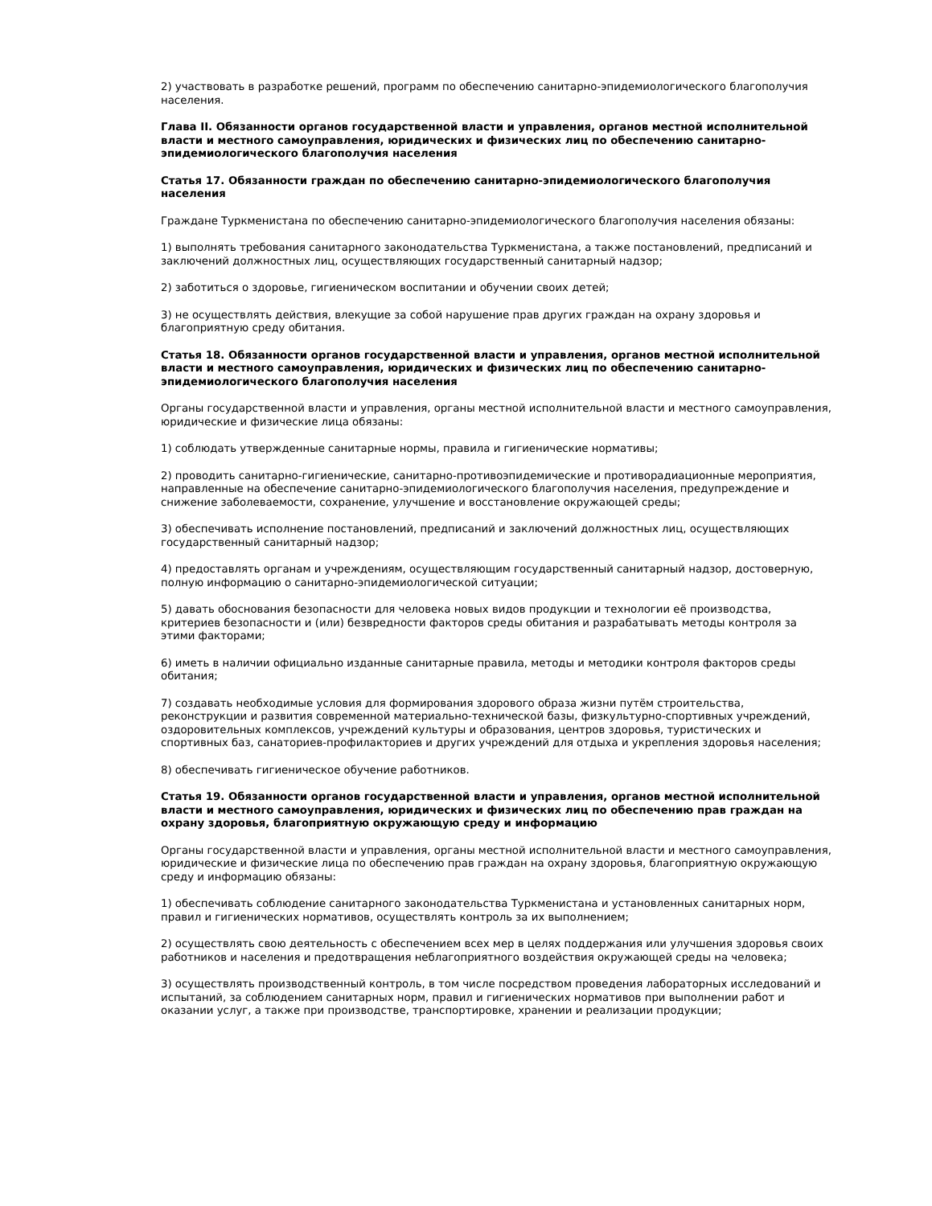2) участвовать в разработке решений, программ по обеспечению санитарно-эпидемиологического благополучия населения.
Глава II. Обязанности органов государственной власти и управления, органов местной исполнительной власти и местного самоуправления, юридических и физических лиц по обеспечению санитарно-эпидемиологического благополучия населения
Статья 17. Обязанности граждан по обеспечению санитарно-эпидемиологического благополучия населения
Граждане Туркменистана по обеспечению санитарно-эпидемиологического благополучия населения обязаны:
1) выполнять требования санитарного законодательства Туркменистана, а также постановлений, предписаний и заключений должностных лиц, осуществляющих государственный санитарный надзор;
2) заботиться о здоровье, гигиеническом воспитании и обучении своих детей;
3) не осуществлять действия, влекущие за собой нарушение прав других граждан на охрану здоровья и благоприятную среду обитания.
Статья 18. Обязанности органов государственной власти и управления, органов местной исполнительной власти и местного самоуправления, юридических и физических лиц по обеспечению санитарно-эпидемиологического благополучия населения
Органы государственной власти и управления, органы местной исполнительной власти и местного самоуправления, юридические и физические лица обязаны:
1) соблюдать утвержденные санитарные нормы, правила и гигиенические нормативы;
2) проводить санитарно-гигиенические, санитарно-противоэпидемические и противорадиационные мероприятия, направленные на обеспечение санитарно-эпидемиологического благополучия населения, предупреждение и снижение заболеваемости, сохранение, улучшение и восстановление окружающей среды;
3) обеспечивать исполнение постановлений, предписаний и заключений должностных лиц, осуществляющих государственный санитарный надзор;
4) предоставлять органам и учреждениям, осуществляющим государственный санитарный надзор, достоверную, полную информацию о санитарно-эпидемиологической ситуации;
5) давать обоснования безопасности для человека новых видов продукции и технологии её производства, критериев безопасности и (или) безвредности факторов среды обитания и разрабатывать методы контроля за этими факторами;
6) иметь в наличии официально изданные санитарные правила, методы и методики контроля факторов среды обитания;
7) создавать необходимые условия для формирования здорового образа жизни путём строительства, реконструкции и развития современной материально-технической базы, физкультурно-спортивных учреждений, оздоровительных комплексов, учреждений культуры и образования, центров здоровья, туристических и спортивных баз, санаториев-профилакториев и других учреждений для отдыха и укрепления здоровья населения;
8) обеспечивать гигиеническое обучение работников.
Статья 19. Обязанности органов государственной власти и управления, органов местной исполнительной власти и местного самоуправления, юридических и физических лиц по обеспечению прав граждан на охрану здоровья, благоприятную окружающую среду и информацию
Органы государственной власти и управления, органы местной исполнительной власти и местного самоуправления, юридические и физические лица по обеспечению прав граждан на охрану здоровья, благоприятную окружающую среду и информацию обязаны:
1) обеспечивать соблюдение санитарного законодательства Туркменистана и установленных санитарных норм, правил и гигиенических нормативов, осуществлять контроль за их выполнением;
2) осуществлять свою деятельность с обеспечением всех мер в целях поддержания или улучшения здоровья своих работников и населения и предотвращения неблагоприятного воздействия окружающей среды на человека;
3) осуществлять производственный контроль, в том числе посредством проведения лабораторных исследований и испытаний, за соблюдением санитарных норм, правил и гигиенических нормативов при выполнении работ и оказании услуг, а также при производстве, транспортировке, хранении и реализации продукции;